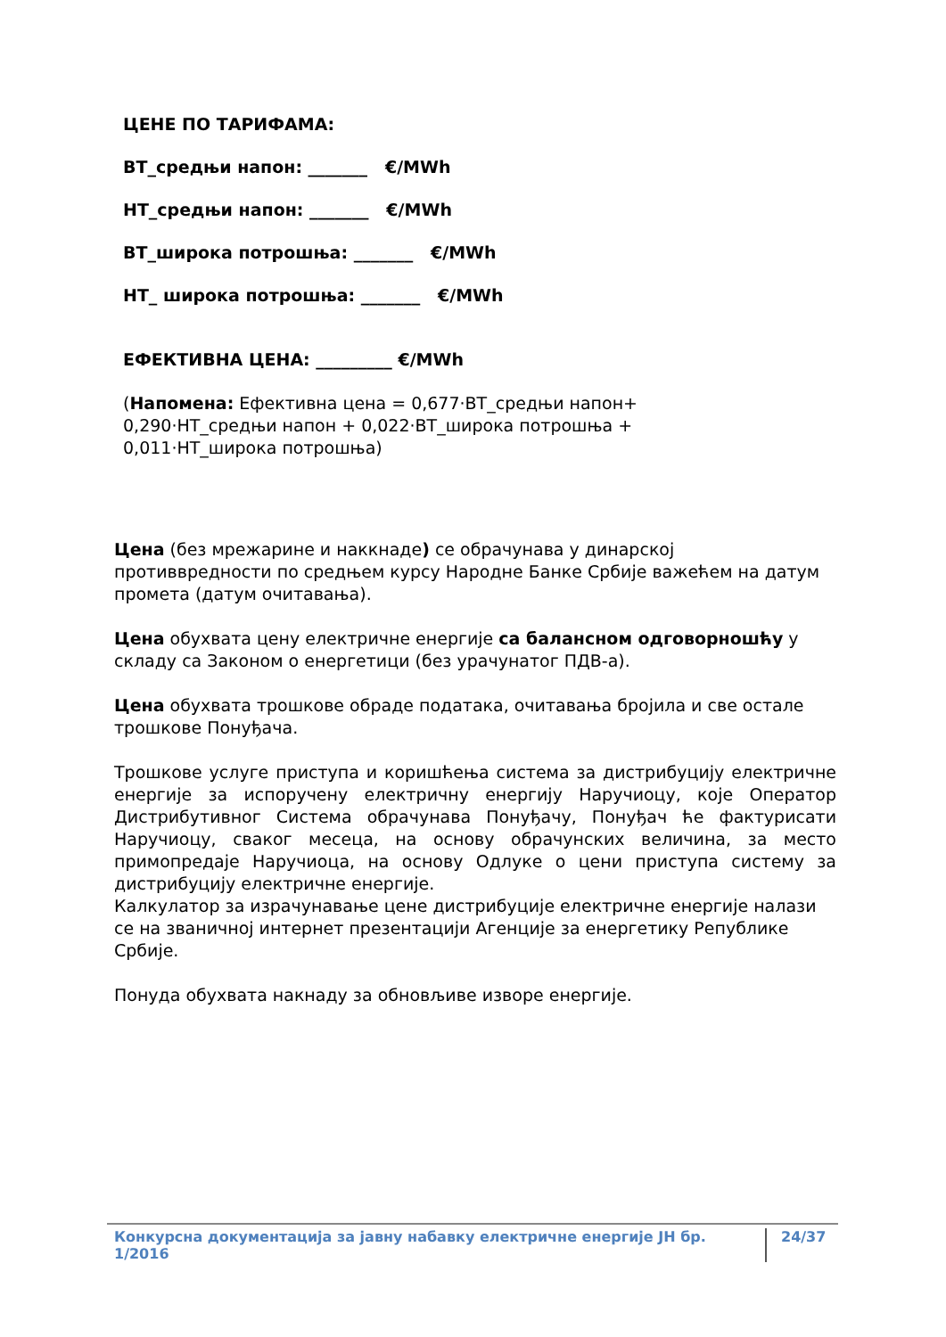ЦЕНЕ ПО ТАРИФАМА:
ВТ_средњи напон: _______ €/MWh
НТ_средњи напон: _______ €/MWh
ВТ_широка потрошња: _______ €/MWh
НТ_ широка потрошња: _______ €/MWh
ЕФЕКТИВНА ЦЕНА: _________ €/MWh
(Напомена: Ефективна цена = 0,677·ВТ_средњи напон+ 0,290·НТ_средњи напон + 0,022·ВТ_широка потрошња + 0,011·НТ_широка потрошња)
Цена (без мрежарине и наккнаде) се обрачунава у динарској противвредности по средњем курсу Народне Банке Србије важећем на датум промета (датум очитавања).
Цена обухвата цену електричне енергије са балансном одговорношћу у складу са Законом о енергетици (без урачунатог ПДВ-а).
Цена обухвата трошкове обраде података, очитавања бројила и све остале трошкове Понуђача.
Трошкове услуге приступа и коришћења система за дистрибуцију електричне енергије за испоручену електричну енергију Наручиоцу, које Оператор Дистрибутивног Система обрачунава Понуђачу, Понуђач ће фактурисати Наручиоцу, сваког месеца, на основу обрачунских величина, за место примопредаје Наручиоца, на основу Одлуке о цени приступа систему за дистрибуцију електричне енергије.
Калкулатор за израчунавање цене дистрибуције електричне енергије налази се на званичној интернет презентацији Агенције за енергетику Републике Србије.
Понуда обухвата накнаду за обновљиве изворе енергије.
Конкурсна документација за јавну набавку електричне енергије ЈН бр. 1/2016 24/37